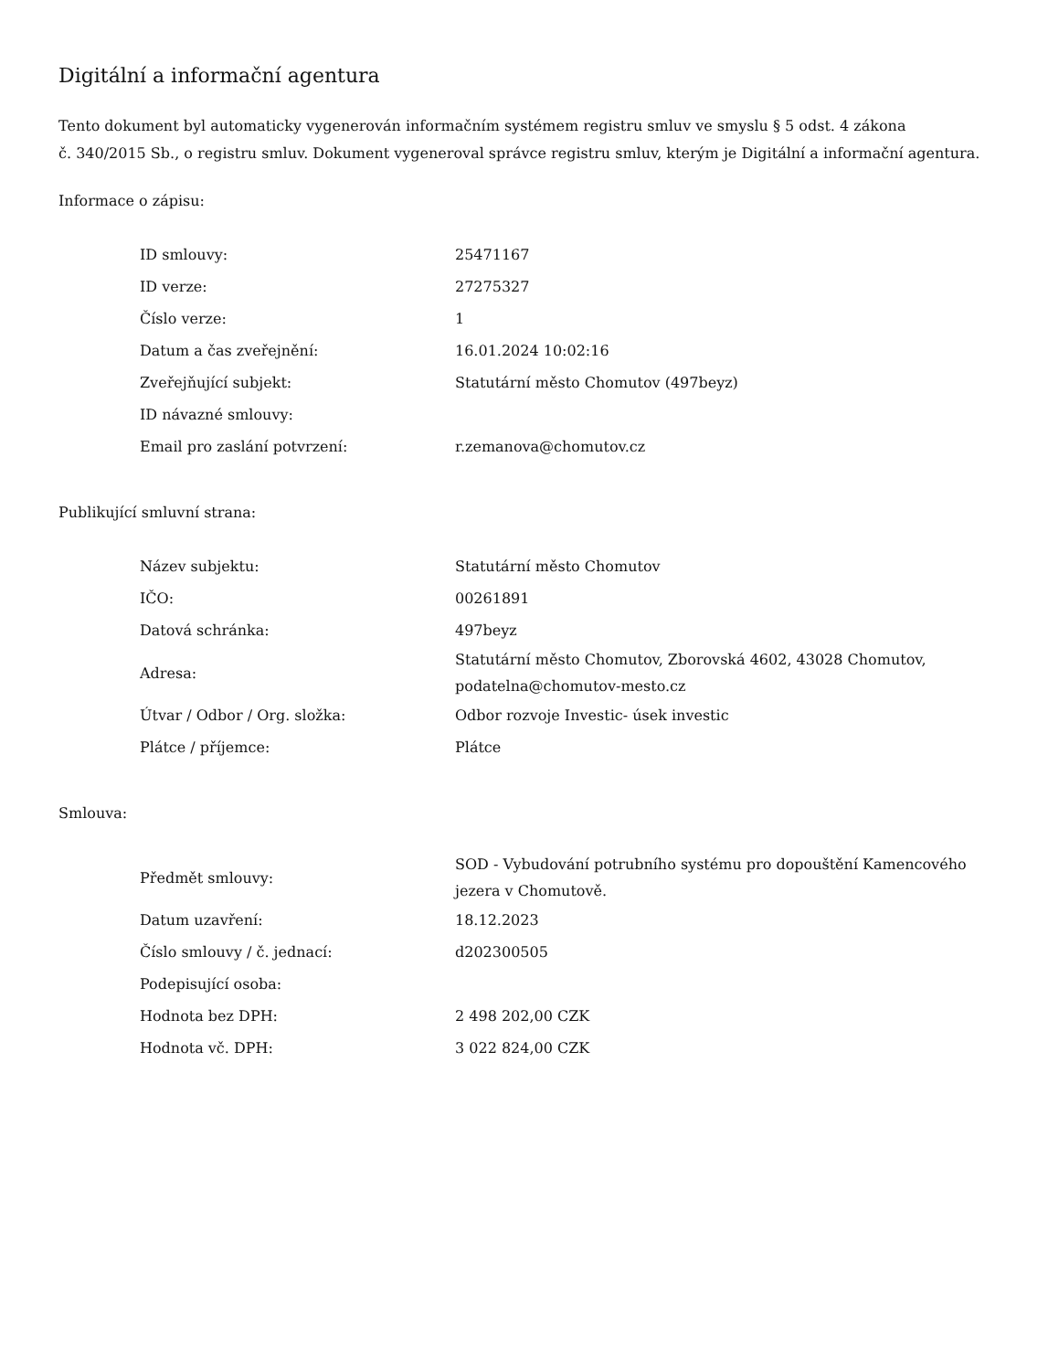Digitální a informační agentura
Tento dokument byl automaticky vygenerován informačním systémem registru smluv ve smyslu § 5 odst. 4 zákona
č. 340/2015 Sb., o registru smluv. Dokument vygeneroval správce registru smluv, kterým je Digitální a informační agentura.
Informace o zápisu:
| ID smlouvy: | 25471167 |
| ID verze: | 27275327 |
| Číslo verze: | 1 |
| Datum a čas zveřejnění: | 16.01.2024 10:02:16 |
| Zveřejňující subjekt: | Statutární město Chomutov (497beyz) |
| ID návazné smlouvy: | |
| Email pro zaslání potvrzení: | r.zemanova@chomutov.cz |
Publikující smluvní strana:
| Název subjektu: | Statutární město Chomutov |
| IČO: | 00261891 |
| Datová schránka: | 497beyz |
| Adresa: | Statutární město Chomutov, Zborovská 4602, 43028 Chomutov, podatelna@chomutov-mesto.cz |
| Útvar / Odbor / Org. složka: | Odbor rozvoje Investic- úsek investic |
| Plátce / příjemce: | Plátce |
Smlouva:
| Předmět smlouvy: | SOD - Vybudování potrubního systému pro dopouštění Kamencového jezera v Chomutově. |
| Datum uzavření: | 18.12.2023 |
| Číslo smlouvy / č. jednací: | d202300505 |
| Podepisující osoba: | |
| Hodnota bez DPH: | 2 498 202,00 CZK |
| Hodnota vč. DPH: | 3 022 824,00 CZK |